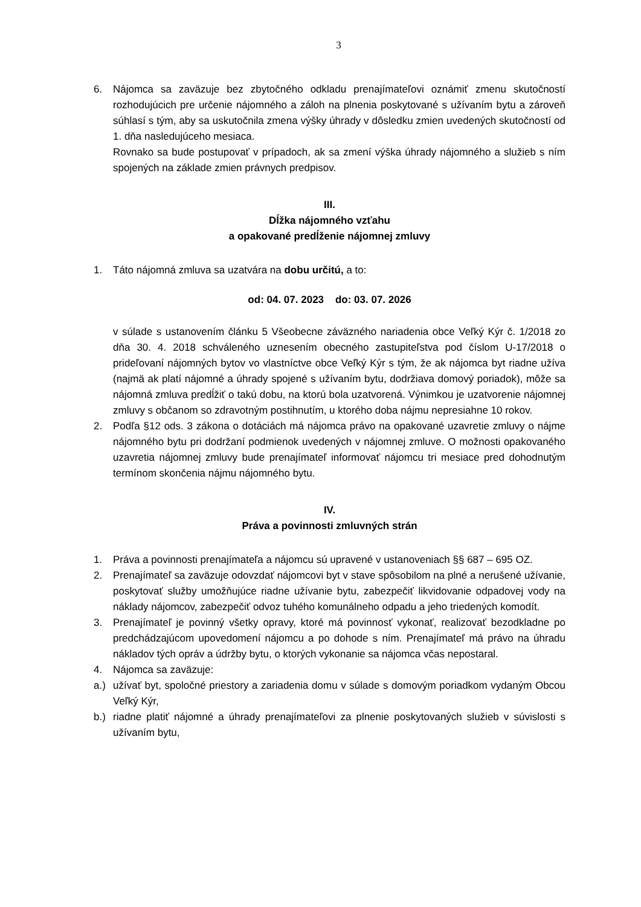3
6. Nájomca sa zaväzuje bez zbytočného odkladu prenajímateľovi oznámiť zmenu skutočností rozhodujúcich pre určenie nájomného a záloh na plnenia poskytované s užívaním bytu a zároveň súhlasí s tým, aby sa uskutočnila zmena výšky úhrady v dôsledku zmien uvedených skutočností od 1. dňa nasledujúceho mesiaca.
Rovnako sa bude postupovať v prípadoch, ak sa zmení výška úhrady nájomného a služieb s ním spojených na základe zmien právnych predpisov.
III.
Dĺžka nájomného vzťahu
a opakované predĺženie nájomnej zmluvy
1. Táto nájomná zmluva sa uzatvára na dobu určitú, a to:
od: 04. 07. 2023 do: 03. 07. 2026
v súlade s ustanovením článku 5 Všeobecne záväzného nariadenia obce Veľký Kýr č. 1/2018 zo dňa 30. 4. 2018 schváleného uznesením obecného zastupiteľstva pod číslom U-17/2018 o prideľovaní nájomných bytov vo vlastníctve obce Veľký Kýr s tým, že ak nájomca byt riadne užíva (najmä ak platí nájomné a úhrady spojené s užívaním bytu, dodržiava domový poriadok), môže sa nájomná zmluva predĺžiť o takú dobu, na ktorú bola uzatvorená. Výnimkou je uzatvorenie nájomnej zmluvy s občanom so zdravotným postihnutím, u ktorého doba nájmu nepresiahne 10 rokov.
2. Podľa §12 ods. 3 zákona o dotáciách má nájomca právo na opakované uzavretie zmluvy o nájme nájomného bytu pri dodržaní podmienok uvedených v nájomnej zmluve. O možnosti opakovaného uzavretia nájomnej zmluvy bude prenajímateľ informovať nájomcu tri mesiace pred dohodnutým termínom skončenia nájmu nájomného bytu.
IV.
Práva a povinnosti zmluvných strán
1. Práva a povinnosti prenajímateľa a nájomcu sú upravené v ustanoveniach §§ 687 – 695 OZ.
2. Prenajímateľ sa zaväzuje odovzdať nájomcovi byt v stave spôsobilom na plné a nerušené užívanie, poskytovať služby umožňujúce riadne užívanie bytu, zabezpečiť likvidovanie odpadovej vody na náklady nájomcov, zabezpečiť odvoz tuhého komunálneho odpadu a jeho triedených komodít.
3. Prenajímateľ je povinný všetky opravy, ktoré má povinnosť vykonať, realizovať bezodkladne po predchádzajúcom upovedomení nájomcu a po dohode s ním. Prenajímateľ má právo na úhradu nákladov tých opráv a údržby bytu, o ktorých vykonanie sa nájomca včas nepostaral.
4. Nájomca sa zaväzuje:
a.) užívať byt, spoločné priestory a zariadenia domu v súlade s domovým poriadkom vydaným Obcou Veľký Kýr,
b.) riadne platiť nájomné a úhrady prenajímateľovi za plnenie poskytovaných služieb v súvislosti s užívaním bytu,